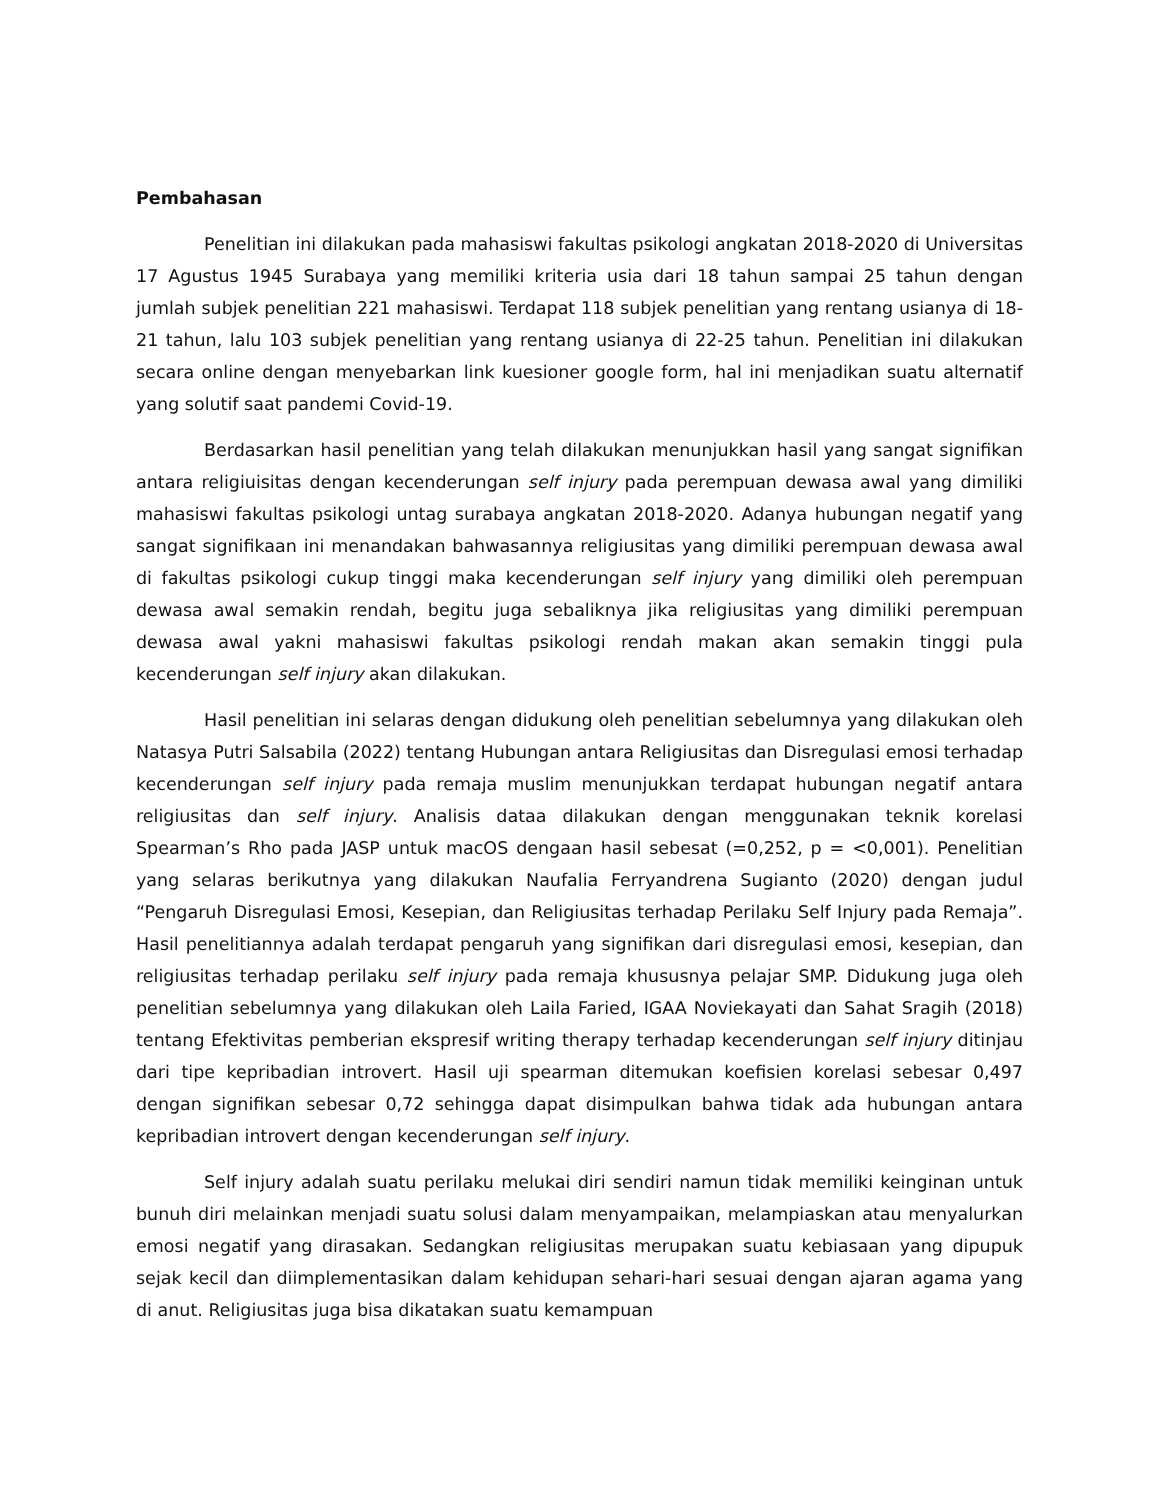Pembahasan
Penelitian ini dilakukan pada mahasiswi fakultas psikologi angkatan 2018-2020 di Universitas 17 Agustus 1945 Surabaya yang memiliki kriteria usia dari 18 tahun sampai 25 tahun dengan jumlah subjek penelitian 221 mahasiswi. Terdapat 118 subjek penelitian yang rentang usianya di 18-21 tahun, lalu 103 subjek penelitian yang rentang usianya di 22-25 tahun. Penelitian ini dilakukan secara online dengan menyebarkan link kuesioner google form, hal ini menjadikan suatu alternatif yang solutif saat pandemi Covid-19.
Berdasarkan hasil penelitian yang telah dilakukan menunjukkan hasil yang sangat signifikan antara religiuisitas dengan kecenderungan self injury pada perempuan dewasa awal yang dimiliki mahasiswi fakultas psikologi untag surabaya angkatan 2018-2020. Adanya hubungan negatif yang sangat signifikaan ini menandakan bahwasannya religiusitas yang dimiliki perempuan dewasa awal di fakultas psikologi cukup tinggi maka kecenderungan self injury yang dimiliki oleh perempuan dewasa awal semakin rendah, begitu juga sebaliknya jika religiusitas yang dimiliki perempuan dewasa awal yakni mahasiswi fakultas psikologi rendah makan akan semakin tinggi pula kecenderungan self injury akan dilakukan.
Hasil penelitian ini selaras dengan didukung oleh penelitian sebelumnya yang dilakukan oleh Natasya Putri Salsabila (2022) tentang Hubungan antara Religiusitas dan Disregulasi emosi terhadap kecenderungan self injury pada remaja muslim menunjukkan terdapat hubungan negatif antara religiusitas dan self injury. Analisis dataa dilakukan dengan menggunakan teknik korelasi Spearman’s Rho pada JASP untuk macOS dengaan hasil sebesat (=0,252, p = <0,001). Penelitian yang selaras berikutnya yang dilakukan Naufalia Ferryandrena Sugianto (2020) dengan judul “Pengaruh Disregulasi Emosi, Kesepian, dan Religiusitas terhadap Perilaku Self Injury pada Remaja”. Hasil penelitiannya adalah terdapat pengaruh yang signifikan dari disregulasi emosi, kesepian, dan religiusitas terhadap perilaku self injury pada remaja khususnya pelajar SMP. Didukung juga oleh penelitian sebelumnya yang dilakukan oleh Laila Faried, IGAA Noviekayati dan Sahat Sragih (2018) tentang Efektivitas pemberian ekspresif writing therapy terhadap kecenderungan self injury ditinjau dari tipe kepribadian introvert. Hasil uji spearman ditemukan koefisien korelasi sebesar 0,497 dengan signifikan sebesar 0,72 sehingga dapat disimpulkan bahwa tidak ada hubungan antara kepribadian introvert dengan kecenderungan self injury.
Self injury adalah suatu perilaku melukai diri sendiri namun tidak memiliki keinginan untuk bunuh diri melainkan menjadi suatu solusi dalam menyampaikan, melampiaskan atau menyalurkan emosi negatif yang dirasakan. Sedangkan religiusitas merupakan suatu kebiasaan yang dipupuk sejak kecil dan diimplementasikan dalam kehidupan sehari-hari sesuai dengan ajaran agama yang di anut. Religiusitas juga bisa dikatakan suatu kemampuan